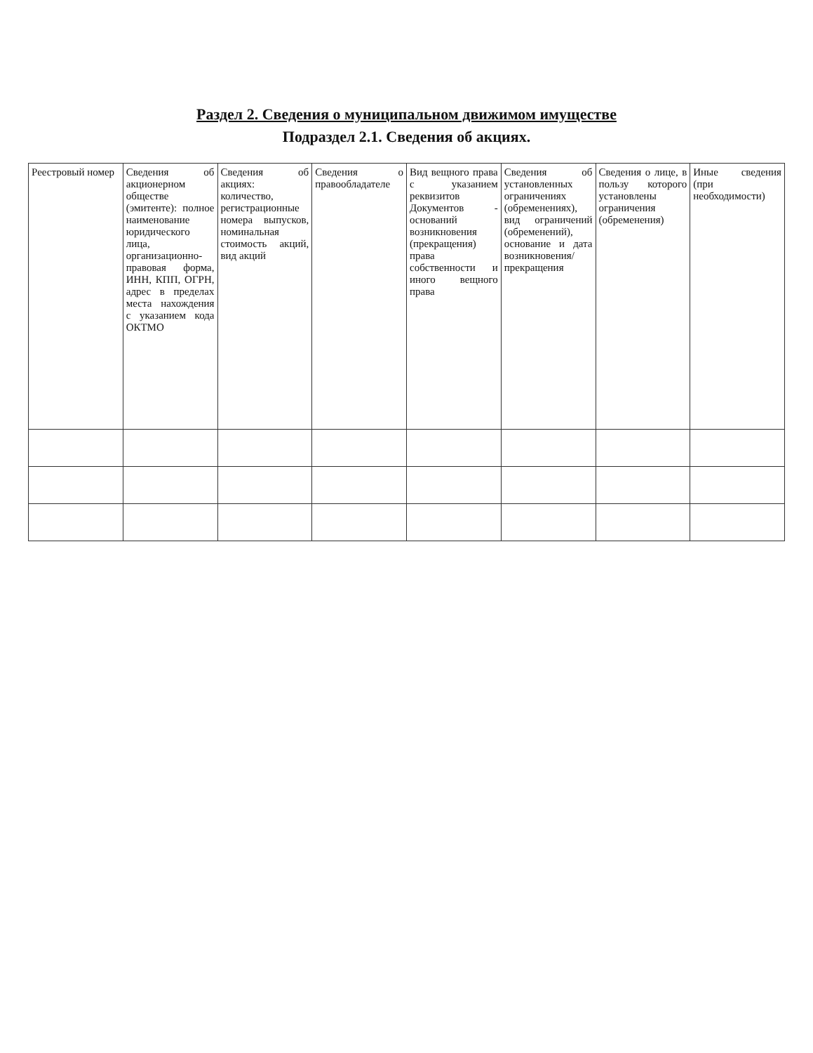Раздел 2. Сведения о муниципальном движимом имуществе
Подраздел 2.1. Сведения об акциях.
| Реестровый номер | Сведения об акционерном обществе (эмитенте): полное наименование юридического лица, организационно-правовая форма, ИНН, КПП, ОГРН, адрес в пределах места нахождения с указанием кода ОКТМО | Сведения об акциях: количество, регистрационные номера выпусков, номинальная стоимость акций, вид акций | Сведения о правообладателе | Вид вещного права с указанием реквизитов Документов - оснований возникновения (прекращения) права собственности и иного вещного права | Сведения об установленных ограничениях (обременениях), вид ограничений (обременений), основание и дата возникновения/ прекращения | Сведения о лице, в пользу которого установлены ограничения (обременения) | Иные сведения (при необходимости) |
| --- | --- | --- | --- | --- | --- | --- | --- |